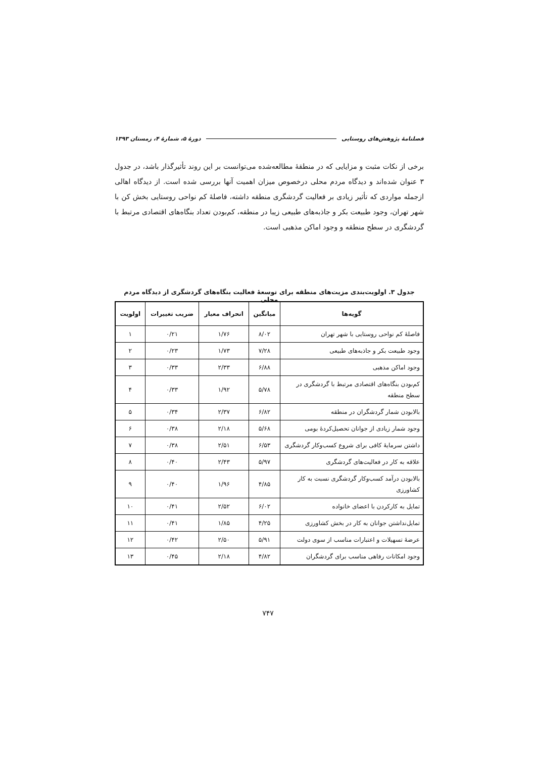فصلنامهٔ پژوهش‌های روستایی دورهٔ ۵، شمارهٔ ۴، زمستان ۱۳۹۳
برخی از نکات مثبت و مزایایی که در منطقهٔ مطالعه‌شده می‌توانست بر این روند تأثیرگذار باشد، در جدول ۳ عنوان شده‌اند و دیدگاه مردم محلی درخصوص میزان اهمیت آنها بررسی شده است. از دیدگاه اهالی ازجمله مواردی که تأثیر زیادی بر فعالیت گردشگری منطقه داشته، فاصلهٔ کم نواحی روستایی بخش کن با شهر تهران، وجود طبیعت بکر و جاذبه‌های طبیعی زیبا در منطقه، کم‌بودن تعداد بنگاه‌های اقتصادی مرتبط با گردشگری در سطح منطقه و وجود اماکن مذهبی است.
جدول ۳. اولویت‌بندی مزیت‌های منطقه برای توسعهٔ فعالیت بنگاه‌های گردشگری از دیدگاه مردم محلی
| گویه‌ها | میانگین | انحراف معیار | ضریب تغییرات | اولویت |
| --- | --- | --- | --- | --- |
| فاصلهٔ کم نواحی روستایی با شهر تهران | ۸/۰۲ | ۱/۷۶ | ۰/۲۱ | ۱ |
| وجود طبیعت بکر و جاذبه‌های طبیعی | ۷/۲۸ | ۱/۷۳ | ۰/۲۳ | ۲ |
| وجود اماکن مذهبی | ۶/۸۸ | ۲/۳۳ | ۰/۳۳ | ۳ |
| کم‌بودن بنگاه‌های اقتصادی مرتبط با گردشگری در سطح منطقه | ۵/۷۸ | ۱/۹۲ | ۰/۳۳ | ۴ |
| بالابودن شمار گردشگران در منطقه | ۶/۸۲ | ۲/۳۷ | ۰/۳۴ | ۵ |
| وجود شمار زیادی از جوانان تحصیل‌کردهٔ بومی | ۵/۶۸ | ۲/۱۸ | ۰/۳۸ | ۶ |
| داشتن سرمایهٔ کافی برای شروع کسب‌وکار گردشگری | ۶/۵۳ | ۲/۵۱ | ۰/۳۸ | ۷ |
| علاقه به کار در فعالیت‌های گردشگری | ۵/۹۷ | ۲/۴۳ | ۰/۴۰ | ۸ |
| بالابودن درآمد کسب‌وکار گردشگری نسبت به کار کشاورزی | ۴/۸۵ | ۱/۹۶ | ۰/۴۰ | ۹ |
| تمایل به کارکردن با اعضای خانواده | ۶/۰۲ | ۲/۵۲ | ۰/۴۱ | ۱۰ |
| تمایل‌نداشتن جوانان به کار در بخش کشاورزی | ۴/۲۵ | ۱/۸۵ | ۰/۴۱ | ۱۱ |
| عرضهٔ تسهیلات و اعتبارات مناسب از سوی دولت | ۵/۹۱ | ۲/۵۰ | ۰/۴۲ | ۱۲ |
| وجود امکانات رفاهی مناسب برای گردشگران | ۴/۸۲ | ۲/۱۸ | ۰/۴۵ | ۱۳ |
۷۴۷